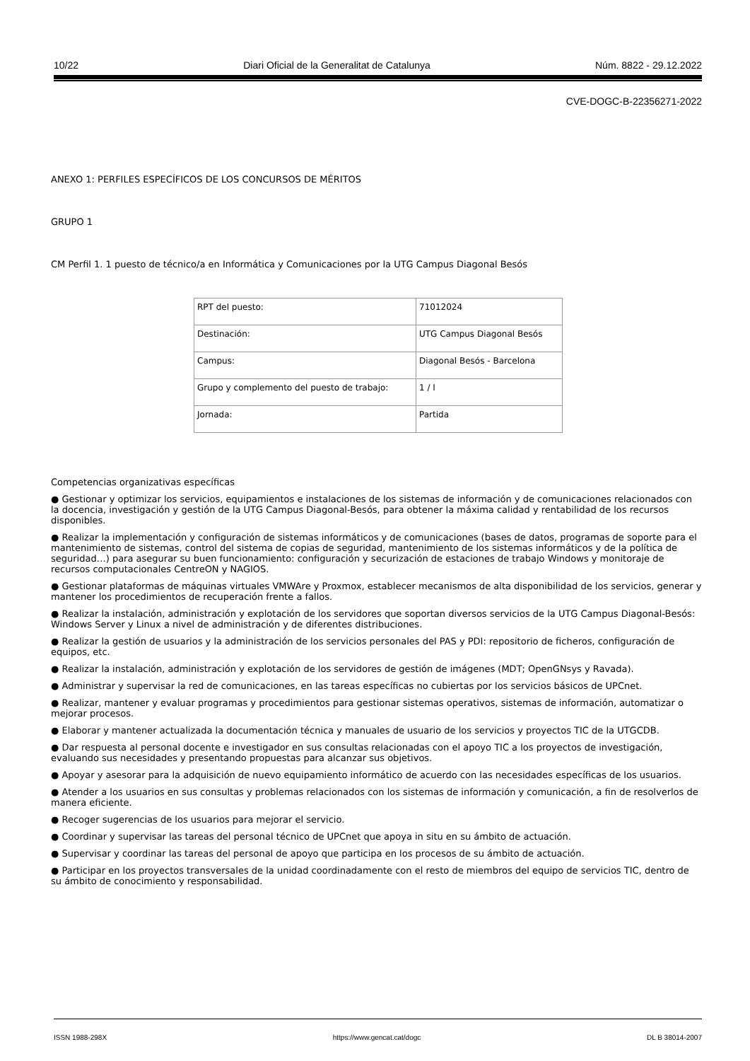10/22 Diari Oficial de la Generalitat de Catalunya Núm. 8822 - 29.12.2022
CVE-DOGC-B-22356271-2022
ANEXO 1: PERFILES ESPECÍFICOS DE LOS CONCURSOS DE MÉRITOS
GRUPO 1
CM Perfil 1. 1 puesto de técnico/a en Informática y Comunicaciones por la UTG Campus Diagonal Besós
| RPT del puesto: | 71012024 |
| Destinación: | UTG Campus Diagonal Besós |
| Campus: | Diagonal Besós - Barcelona |
| Grupo y complemento del puesto de trabajo: | 1 / I |
| Jornada: | Partida |
Competencias organizativas específicas
● Gestionar y optimizar los servicios, equipamientos e instalaciones de los sistemas de información y de comunicaciones relacionados con la docencia, investigación y gestión de la UTG Campus Diagonal-Besós, para obtener la máxima calidad y rentabilidad de los recursos disponibles.
● Realizar la implementación y configuración de sistemas informáticos y de comunicaciones (bases de datos, programas de soporte para el mantenimiento de sistemas, control del sistema de copias de seguridad, mantenimiento de los sistemas informáticos y de la política de seguridad…) para asegurar su buen funcionamiento: configuración y securización de estaciones de trabajo Windows y monitoraje de recursos computacionales CentreON y NAGIOS.
● Gestionar plataformas de máquinas virtuales VMWAre y Proxmox, establecer mecanismos de alta disponibilidad de los servicios, generar y mantener los procedimientos de recuperación frente a fallos.
● Realizar la instalación, administración y explotación de los servidores que soportan diversos servicios de la UTG Campus Diagonal-Besós: Windows Server y Linux a nivel de administración y de diferentes distribuciones.
● Realizar la gestión de usuarios y la administración de los servicios personales del PAS y PDI: repositorio de ficheros, configuración de equipos, etc.
● Realizar la instalación, administración y explotación de los servidores de gestión de imágenes (MDT; OpenGNsys y Ravada).
● Administrar y supervisar la red de comunicaciones, en las tareas específicas no cubiertas por los servicios básicos de UPCnet.
● Realizar, mantener y evaluar programas y procedimientos para gestionar sistemas operativos, sistemas de información, automatizar o mejorar procesos.
● Elaborar y mantener actualizada la documentación técnica y manuales de usuario de los servicios y proyectos TIC de la UTGCDB.
● Dar respuesta al personal docente e investigador en sus consultas relacionadas con el apoyo TIC a los proyectos de investigación, evaluando sus necesidades y presentando propuestas para alcanzar sus objetivos.
● Apoyar y asesorar para la adquisición de nuevo equipamiento informático de acuerdo con las necesidades específicas de los usuarios.
● Atender a los usuarios en sus consultas y problemas relacionados con los sistemas de información y comunicación, a fin de resolverlos de manera eficiente.
● Recoger sugerencias de los usuarios para mejorar el servicio.
● Coordinar y supervisar las tareas del personal técnico de UPCnet que apoya in situ en su ámbito de actuación.
● Supervisar y coordinar las tareas del personal de apoyo que participa en los procesos de su ámbito de actuación.
● Participar en los proyectos transversales de la unidad coordinadamente con el resto de miembros del equipo de servicios TIC, dentro de su ámbito de conocimiento y responsabilidad.
ISSN 1988-298X https://www.gencat.cat/dogc DL B 38014-2007